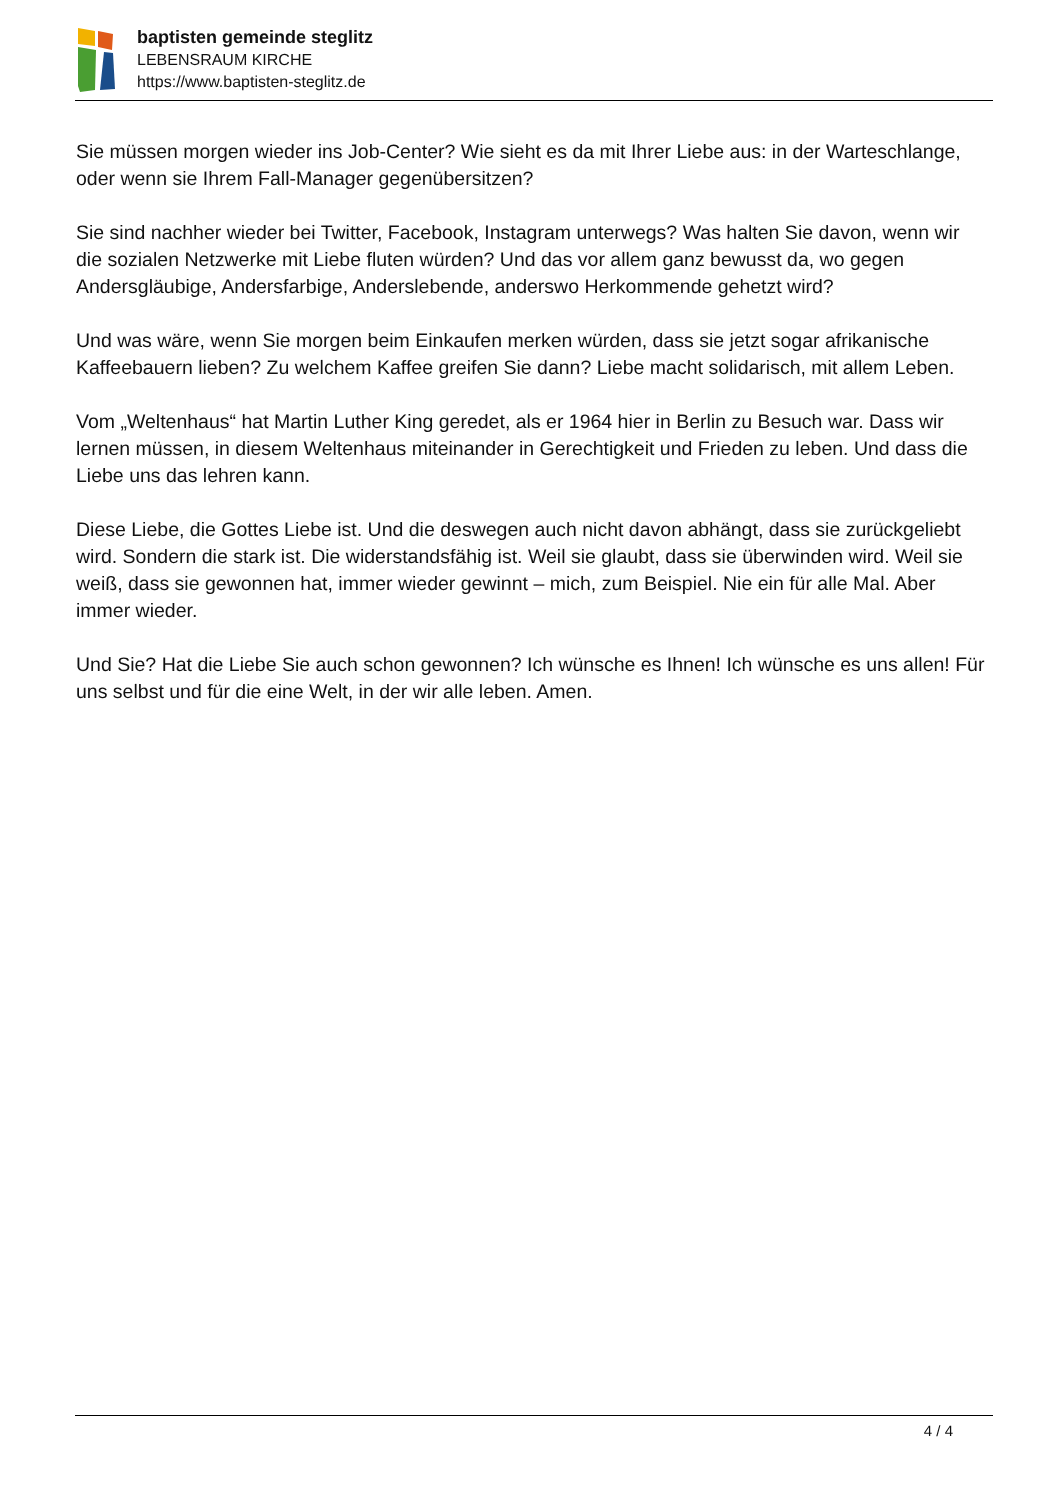baptisten gemeinde steglitz
LEBENSRAUM KIRCHE
https://www.baptisten-steglitz.de
Sie müssen morgen wieder ins Job-Center? Wie sieht es da mit Ihrer Liebe aus: in der Warteschlange, oder wenn sie Ihrem Fall-Manager gegenübersitzen?
Sie sind nachher wieder bei Twitter, Facebook, Instagram unterwegs? Was halten Sie davon, wenn wir die sozialen Netzwerke mit Liebe fluten würden? Und das vor allem ganz bewusst da, wo gegen Andersgläubige, Andersfarbige, Anderslebende, anderswo Herkommende gehetzt wird?
Und was wäre, wenn Sie morgen beim Einkaufen merken würden, dass sie jetzt sogar afrikanische Kaffeebauern lieben? Zu welchem Kaffee greifen Sie dann? Liebe macht solidarisch, mit allem Leben.
Vom „Weltenhaus“ hat Martin Luther King geredet, als er 1964 hier in Berlin zu Besuch war. Dass wir lernen müssen, in diesem Weltenhaus miteinander in Gerechtigkeit und Frieden zu leben. Und dass die Liebe uns das lehren kann.
Diese Liebe, die Gottes Liebe ist. Und die deswegen auch nicht davon abhängt, dass sie zurückgeliebt wird. Sondern die stark ist. Die widerstandsfähig ist. Weil sie glaubt, dass sie überwinden wird. Weil sie weiß, dass sie gewonnen hat, immer wieder gewinnt – mich, zum Beispiel. Nie ein für alle Mal. Aber immer wieder.
Und Sie? Hat die Liebe Sie auch schon gewonnen? Ich wünsche es Ihnen! Ich wünsche es uns allen! Für uns selbst und für die eine Welt, in der wir alle leben. Amen.
4 / 4